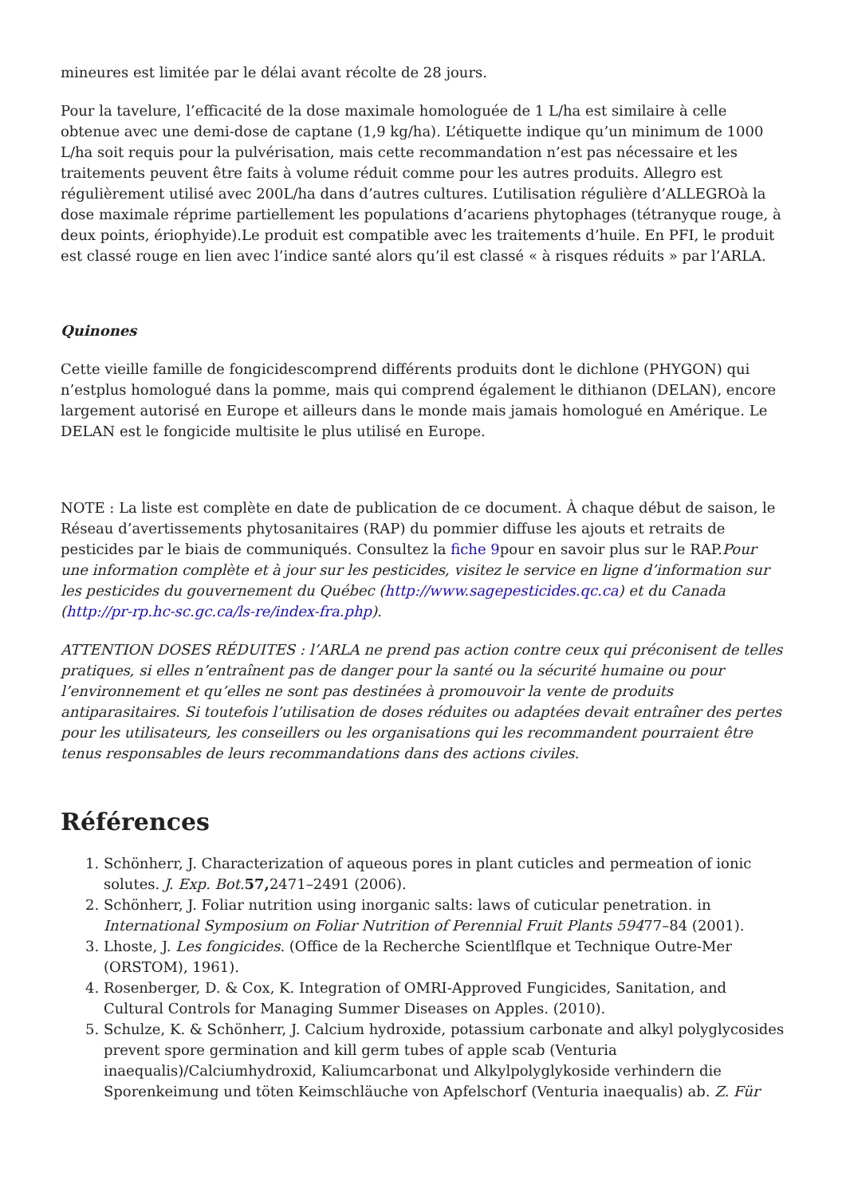mineures est limitée par le délai avant récolte de 28 jours.
Pour la tavelure, l’efficacité de la dose maximale homologuée de 1 L/ha est similaire à celle obtenue avec une demi-dose de captane (1,9 kg/ha). L’étiquette indique qu’un minimum de 1000 L/ha soit requis pour la pulvérisation, mais cette recommandation n’est pas nécessaire et les traitements peuvent être faits à volume réduit comme pour les autres produits. Allegro est régulièrement utilisé avec 200L/ha dans d’autres cultures. L’utilisation régulière d’ALLEGROà la dose maximale réprime partiellement les populations d’acariens phytophages (tétranyque rouge, à deux points, ériophyide).Le produit est compatible avec les traitements d’huile. En PFI, le produit est classé rouge en lien avec l’indice santé alors qu’il est classé « à risques réduits » par l’ARLA.
Quinones
Cette vieille famille de fongicidescomprend différents produits dont le dichlone (PHYGON) qui n’estplus homologué dans la pomme, mais qui comprend également le dithianon (DELAN), encore largement autorisé en Europe et ailleurs dans le monde mais jamais homologué en Amérique. Le DELAN est le fongicide multisite le plus utilisé en Europe.
NOTE : La liste est complète en date de publication de ce document. À chaque début de saison, le Réseau d’avertissements phytosanitaires (RAP) du pommier diffuse les ajouts et retraits de pesticides par le biais de communiqués. Consultez la fiche 9pour en savoir plus sur le RAP.Pour une information complète et à jour sur les pesticides, visitez le service en ligne d’information sur les pesticides du gouvernement du Québec (http://www.sagepesticides.qc.ca) et du Canada (http://pr-rp.hc-sc.gc.ca/ls-re/index-fra.php).
ATTENTION DOSES RÉDUITES : l’ARLA ne prend pas action contre ceux qui préconisent de telles pratiques, si elles n’entraînent pas de danger pour la santé ou la sécurité humaine ou pour l’environnement et qu’elles ne sont pas destinées à promouvoir la vente de produits antiparasitaires. Si toutefois l’utilisation de doses réduites ou adaptées devait entraîner des pertes pour les utilisateurs, les conseillers ou les organisations qui les recommandent pourraient être tenus responsables de leurs recommandations dans des actions civiles.
Références
1. Schönherr, J. Characterization of aqueous pores in plant cuticles and permeation of ionic solutes. J. Exp. Bot. 57, 2471–2491 (2006).
2. Schönherr, J. Foliar nutrition using inorganic salts: laws of cuticular penetration. in International Symposium on Foliar Nutrition of Perennial Fruit Plants 59477–84 (2001).
3. Lhoste, J. Les fongicides. (Office de la Recherche Scientlflque et Technique Outre-Mer (ORSTOM), 1961).
4. Rosenberger, D. & Cox, K. Integration of OMRI-Approved Fungicides, Sanitation, and Cultural Controls for Managing Summer Diseases on Apples. (2010).
5. Schulze, K. & Schönherr, J. Calcium hydroxide, potassium carbonate and alkyl polyglycosides prevent spore germination and kill germ tubes of apple scab (Venturia inaequalis)/Calciumhydroxid, Kaliumcarbonat und Alkylpolyglykoside verhindern die Sporenkeimung und töten Keimschläuche von Apfelschorf (Venturia inaequalis) ab. Z. Für